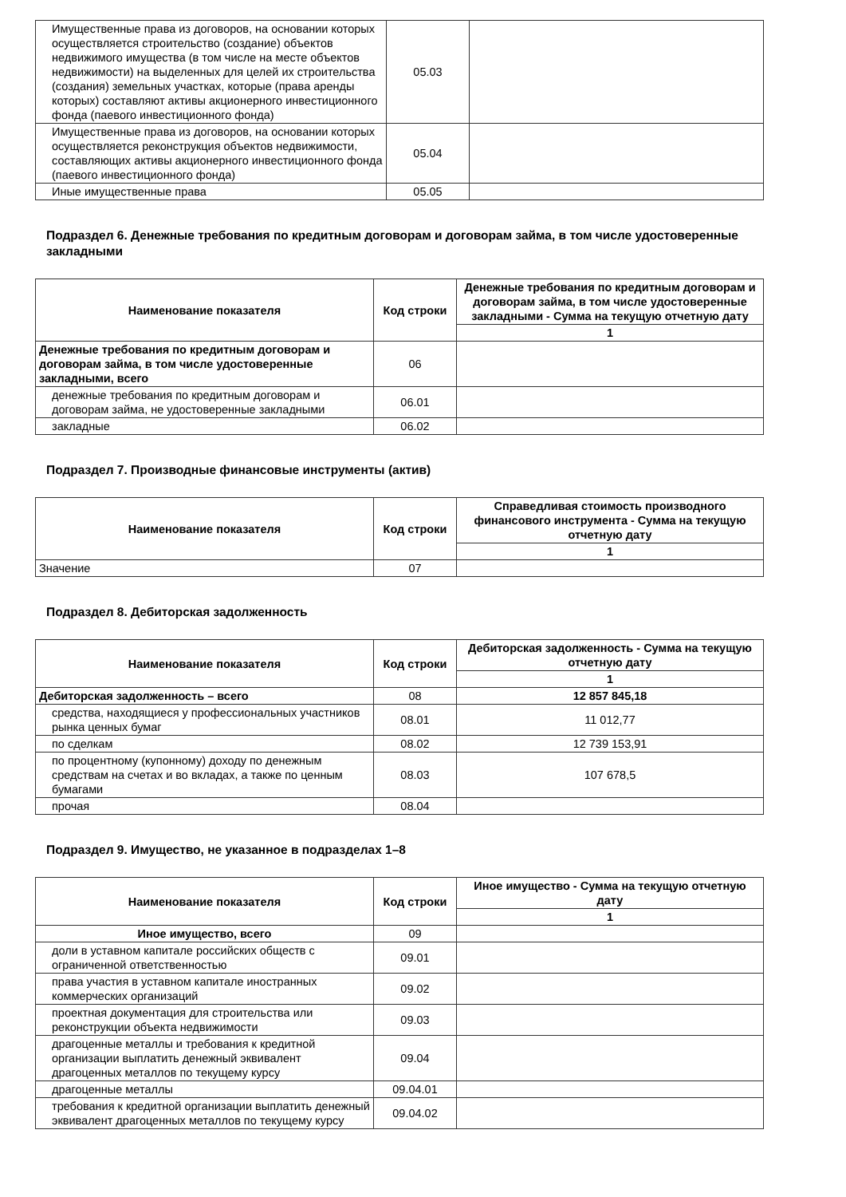| Имущественные права из договоров, на основании которых осуществляется строительство (создание) объектов недвижимого имущества (в том числе на месте объектов недвижимости) на выделенных для целей их строительства (создания) земельных участках, которые (права аренды которых) составляют активы акционерного инвестиционного фонда (паевого инвестиционного фонда) | 05.03 | |
| Имущественные права из договоров, на основании которых осуществляется реконструкция объектов недвижимости, составляющих активы акционерного инвестиционного фонда (паевого инвестиционного фонда) | 05.04 | |
| Иные имущественные права | 05.05 | |
Подраздел 6. Денежные требования по кредитным договорам и договорам займа, в том числе удостоверенные закладными
| Наименование показателя | Код строки | Денежные требования по кредитным договорам и договорам займа, в том числе удостоверенные закладными - Сумма на текущую отчетную дату |
| --- | --- | --- |
| | | 1 |
| Денежные требования по кредитным договорам и договорам займа, в том числе удостоверенные закладными, всего | 06 | |
| денежные требования по кредитным договорам и договорам займа, не удостоверенные закладными | 06.01 | |
| закладные | 06.02 | |
Подраздел 7. Производные финансовые инструменты (актив)
| Наименование показателя | Код строки | Справедливая стоимость производного финансового инструмента - Сумма на текущую отчетную дату |
| --- | --- | --- |
| | | 1 |
| Значение | 07 | |
Подраздел 8. Дебиторская задолженность
| Наименование показателя | Код строки | Дебиторская задолженность - Сумма на текущую отчетную дату |
| --- | --- | --- |
| | | 1 |
| Дебиторская задолженность – всего | 08 | 12 857 845,18 |
| средства, находящиеся у профессиональных участников рынка ценных бумаг | 08.01 | 11 012,77 |
| по сделкам | 08.02 | 12 739 153,91 |
| по процентному (купонному) доходу по денежным средствам на счетах и во вкладах, а также по ценным бумагами | 08.03 | 107 678,5 |
| прочая | 08.04 | |
Подраздел 9. Имущество, не указанное в подразделах 1–8
| Наименование показателя | Код строки | Иное имущество - Сумма на текущую отчетную дату |
| --- | --- | --- |
| | | 1 |
| Иное имущество, всего | 09 | |
| доли в уставном капитале российских обществ с ограниченной ответственностью | 09.01 | |
| права участия в уставном капитале иностранных коммерческих организаций | 09.02 | |
| проектная документация для строительства или реконструкции объекта недвижимости | 09.03 | |
| драгоценные металлы и требования к кредитной организации выплатить денежный эквивалент драгоценных металлов по текущему курсу | 09.04 | |
| драгоценные металлы | 09.04.01 | |
| требования к кредитной организации выплатить денежный эквивалент драгоценных металлов по текущему курсу | 09.04.02 | |